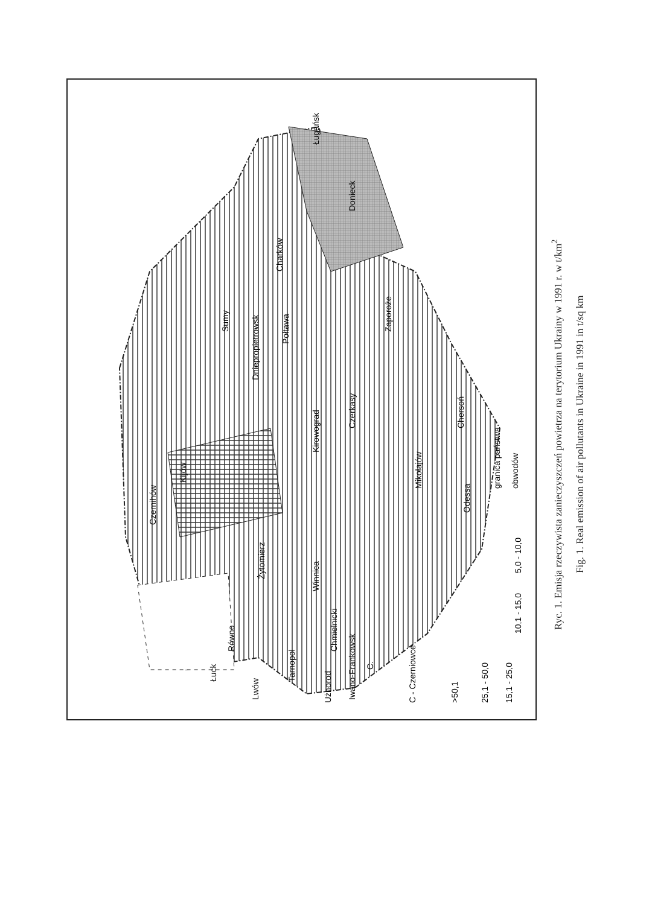Kijów
Czernihów
Dniepropietrowsk
Donieck
Ługańsk
Zaporoże
Chersoń
Odessa
Charków
Sumy
Połtawa
Kirowograd
Czerkasy
Mikołajów
Żytomierz
Winnica
Chmielnicki
Równo
Łuck
Tarnopol
Lwów
Iwano-Frankowsk
C.
Użhorod
C - Czerniowce
>50,1
25,1 - 50,0
15,1 - 25,0
10,1 - 15,0
5,0 - 10,0
granica państwa
obwodów
Ryc. 1. Emisja rzeczywista zanieczyszczeń powietrza na terytorium Ukrainy w 1991 r. w t/km<sup>2</sup>
Fig. 1. Real emission of air pollutants in Ukraine in 1991 in t/sq km